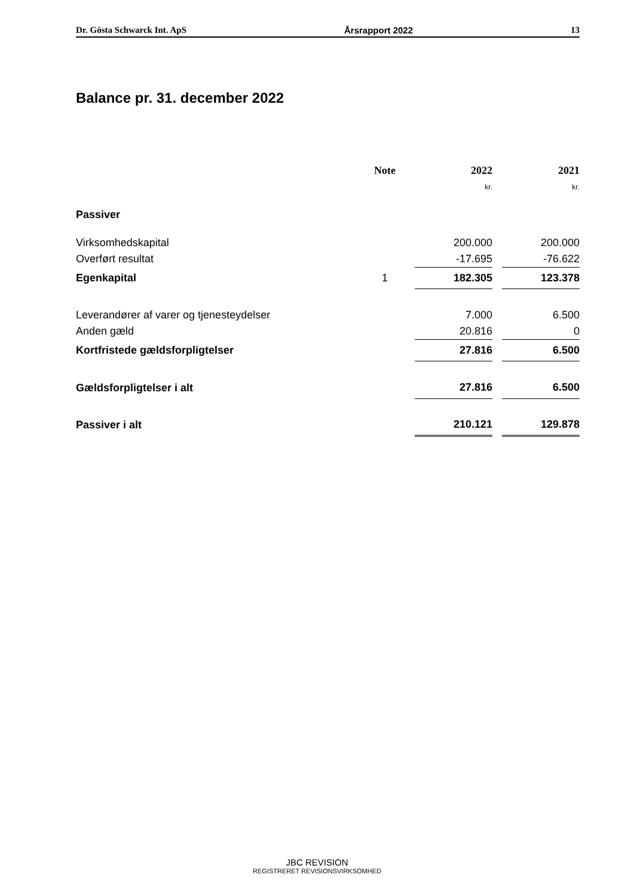Dr. Gösta Schwarck Int. ApS Årsrapport 2022 13
Balance pr. 31. december 2022
| | Note | 2022 | | 2021 |
| --- | --- | --- | --- | --- |
| | | kr. | | kr. |
| Passiver | | | | |
| Virksomhedskapital | | 200.000 | | 200.000 |
| Overført resultat | | -17.695 | | -76.622 |
| Egenkapital | 1 | 182.305 | | 123.378 |
| Leverandører af varer og tjenesteydelser | | 7.000 | | 6.500 |
| Anden gæld | | 20.816 | | 0 |
| Kortfristede gældsforpligtelser | | 27.816 | | 6.500 |
| Gældsforpligtelser i alt | | 27.816 | | 6.500 |
| Passiver i alt | | 210.121 | | 129.878 |
JBC REVISION
REGISTRERET REVISIONSVIRKSOMHED